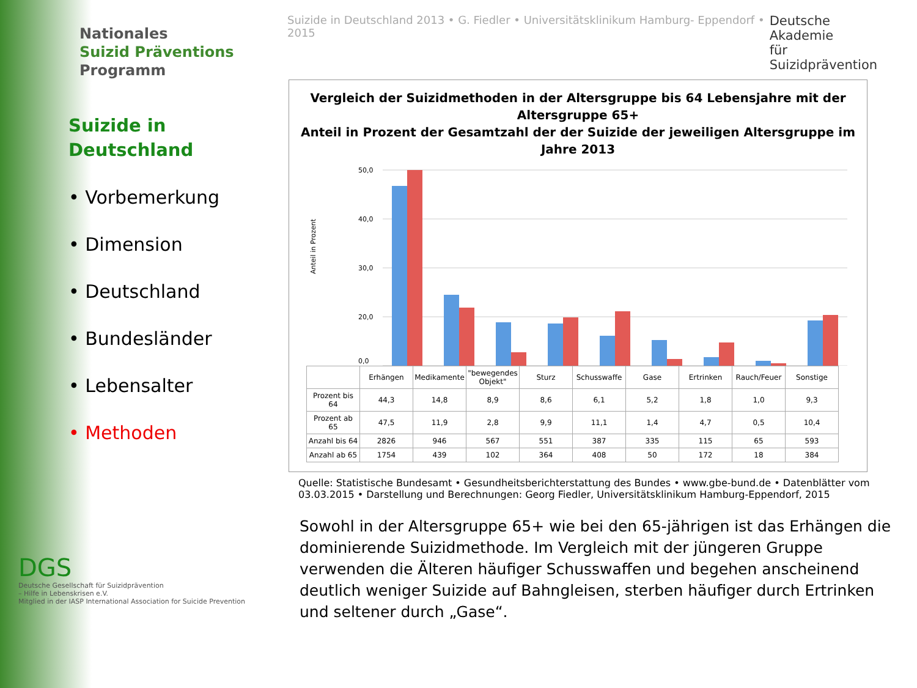Nationales
Suizid Präventions
Programm
Suizide in
Deutschland
• Vorbemerkung
• Dimension
• Deutschland
• Bundesländer
• Lebensalter
• Methoden
DGS
Deutsche Gesellschaft für Suizidprävention
– Hilfe in Lebenskrisen e.V.
Mitglied in der IASP International Association for Suicide Prevention
Suizide in Deutschland 2013 • G. Fiedler • Universitätsklinikum Hamburg- Eppendorf • 2015 Deutsche Akademie
für Suizidprävention
Vergleich der Suizidmethoden in der Altersgruppe bis 64 Lebensjahre mit der Altersgruppe 65+
Anteil in Prozent der Gesamtzahl der der Suizide der jeweiligen Altersgruppe im Jahre 2013
Anteil in Prozent
50,0
40,0
30,0
20,0
0,0
| | Erhängen | Medikamente | "bewegendes Objekt" | Sturz | Schusswaffe | Gase | Ertrinken | Rauch/Feuer | Sonstige |
| --- | --- | --- | --- | --- | --- | --- | --- | --- | --- |
| Prozent bis 64 | 44,3 | 14,8 | 8,9 | 8,6 | 6,1 | 5,2 | 1,8 | 1,0 | 9,3 |
| Prozent ab 65 | 47,5 | 11,9 | 2,8 | 9,9 | 11,1 | 1,4 | 4,7 | 0,5 | 10,4 |
| Anzahl bis 64 | 2826 | 946 | 567 | 551 | 387 | 335 | 115 | 65 | 593 |
| Anzahl ab 65 | 1754 | 439 | 102 | 364 | 408 | 50 | 172 | 18 | 384 |
Quelle: Statistische Bundesamt • Gesundheitsberichterstattung des Bundes • www.gbe-bund.de • Datenblätter vom 03.03.2015 • Darstellung und Berechnungen: Georg Fiedler, Universitätsklinikum Hamburg-Eppendorf, 2015
Sowohl in der Altersgruppe 65+ wie bei den 65-jährigen ist das Erhängen die dominierende Suizidmethode. Im Vergleich mit der jüngeren Gruppe verwenden die Älteren häufiger Schusswaffen und begehen anscheinend deutlich weniger Suizide auf Bahngleisen, sterben häufiger durch Ertrinken und seltener durch „Gase“.